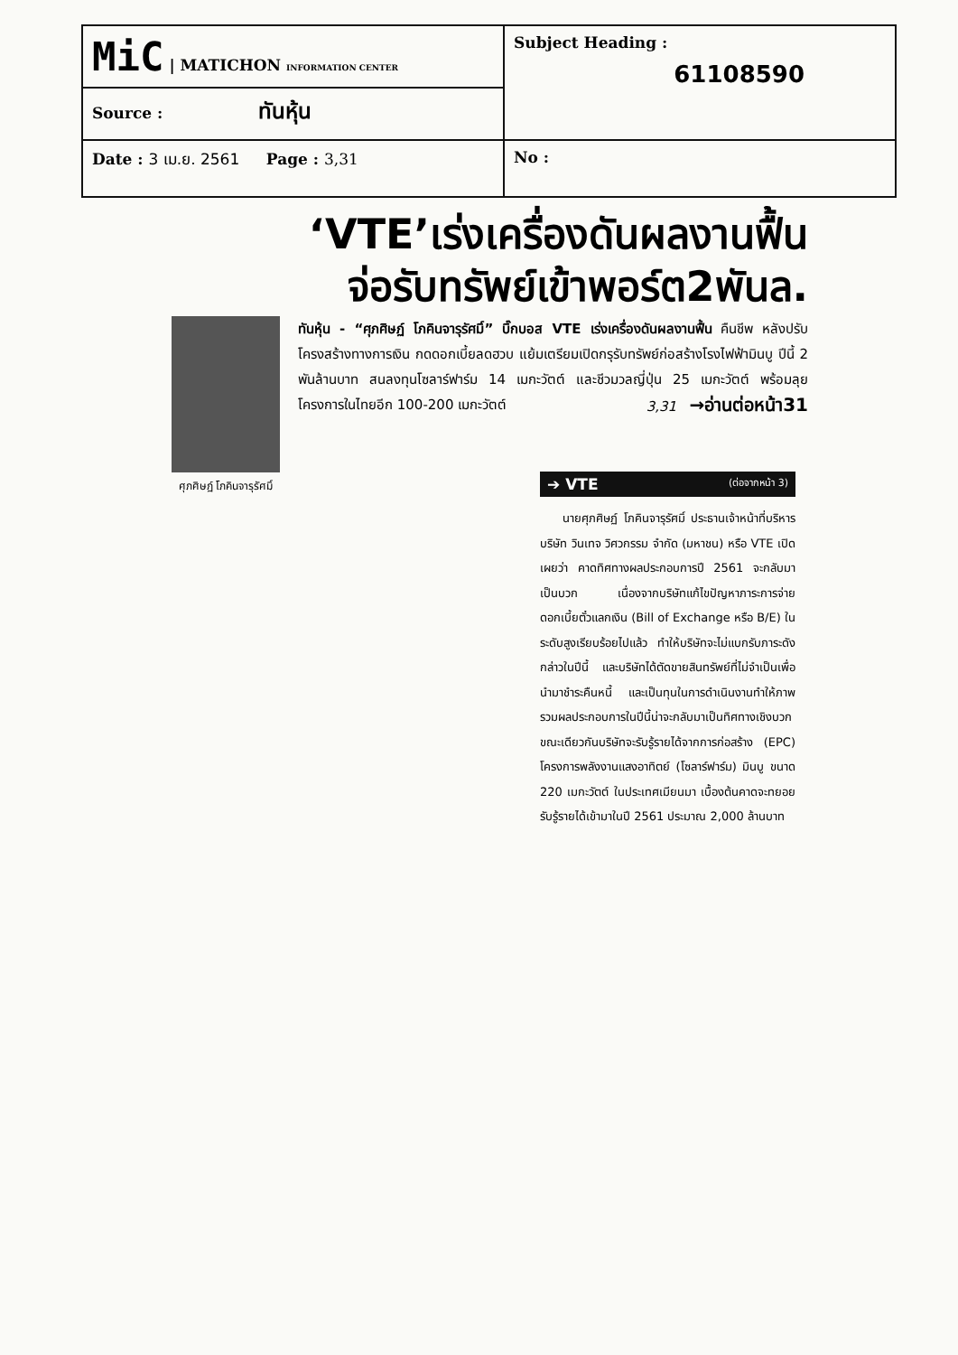| MiC / MATICHON INFORMATION CENTER | Subject Heading : 61108590 |
| Source : ทันหุ้น | |
| Date : 3 เม.ย. 2561 Page : 3,31 | No : |
‘VTE’เร่งเครื่องดันผลงานฟื้น
จ่อรับทรัพย์เข้าพอร์ต2พันล.
ศุภศิษฏ์ โภคินจารุรัศมิ์
ทันหุ้น - “ศุภศิษฏ์ โภคินจารุรัศมิ์” บิ๊กบอส VTE เร่งเครื่องดันผลงานฟื้น คืนชีพ หลังปรับโครงสร้างทางการเงิน กดดอกเบี้ยลดฮวบ แย้มเตรียมเปิดกรุรับทรัพย์ก่อสร้างโรงไฟฟ้ามินบู ปีนี้ 2 พันล้านบาท สนลงทุนโซลาร์ฟาร์ม 14 เมกะวัตต์ และชีวมวลญี่ปุ่น 25 เมกะวัตต์ พร้อมลุยโครงการในไทยอีก 100-200 เมกะวัตต์ 3,31 →อ่านต่อหน้า31
➔ VTE (ต่อจากหน้า 3)
นายศุภศิษฏ์ โภคินจารุรัศมิ์ ประธานเจ้าหน้าที่บริหาร บริษัท วินเทจ วิศวกรรม จำกัด (มหาชน) หรือ VTE เปิดเผยว่า คาดทิศทางผลประกอบการปี 2561 จะกลับมาเป็นบวก เนื่องจากบริษัทแก้ไขปัญหาภาระการจ่ายดอกเบี้ยตั๋วแลกเงิน (Bill of Exchange หรือ B/E) ในระดับสูงเรียบร้อยไปแล้ว ทำให้บริษัทจะไม่แบกรับภาระดังกล่าวในปีนี้ และบริษัทได้ตัดขายสินทรัพย์ที่ไม่จำเป็นเพื่อนำมาชำระคืนหนี้ และเป็นทุนในการดำเนินงานทำให้ภาพรวมผลประกอบการในปีนี้น่าจะกลับมาเป็นทิศทางเชิงบวก ขณะเดียวกันบริษัทจะรับรู้รายได้จากการก่อสร้าง (EPC) โครงการพลังงานแสงอาทิตย์ (โซลาร์ฟาร์ม) มินบู ขนาด 220 เมกะวัตต์ ในประเทศเมียนมา เบื้องต้นคาดจะทยอยรับรู้รายได้เข้ามาในปี 2561 ประมาณ 2,000 ล้านบาท